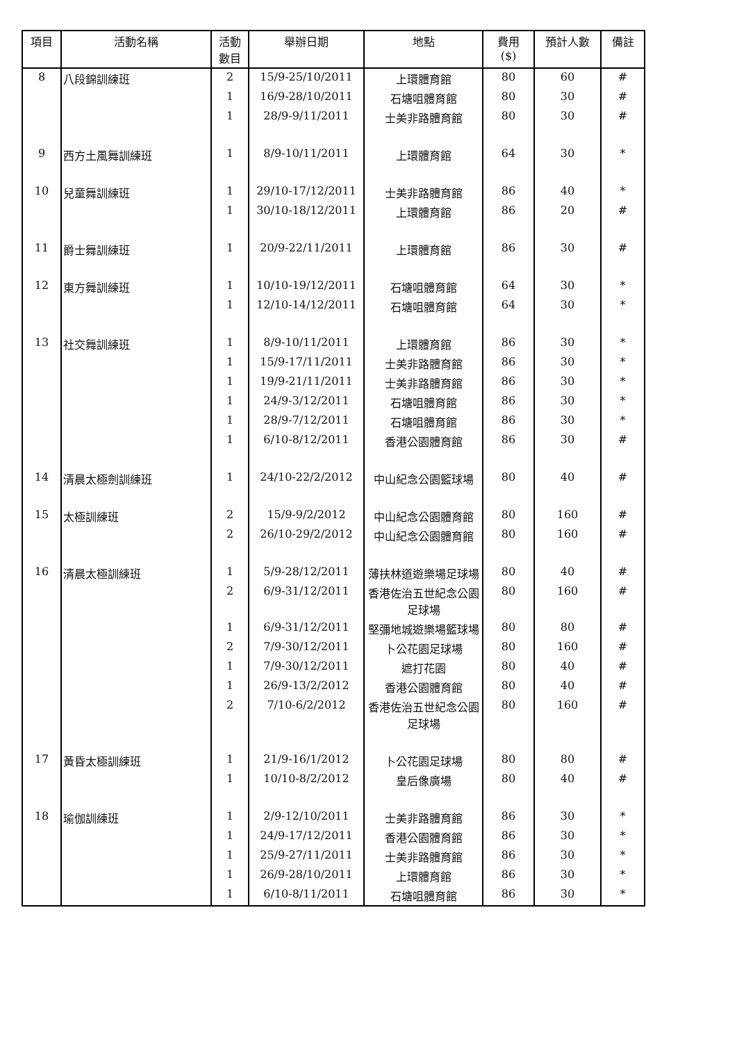| 項目 | 活動名稱 | 活動 數目 | 舉辦日期 | 地點 | 費用 ($) | 預計人數 | 備註 |
| --- | --- | --- | --- | --- | --- | --- | --- |
| 8 | 八段錦訓練班 | 2 | 15/9-25/10/2011 | 上環體育館 | 80 | 60 | # |
| | | 1 | 16/9-28/10/2011 | 石塘咀體育館 | 80 | 30 | # |
| | | 1 | 28/9-9/11/2011 | 士美非路體育館 | 80 | 30 | # |
| 9 | 西方土風舞訓練班 | 1 | 8/9-10/11/2011 | 上環體育館 | 64 | 30 | * |
| 10 | 兒童舞訓練班 | 1 | 29/10-17/12/2011 | 士美非路體育館 | 86 | 40 | * |
| | | 1 | 30/10-18/12/2011 | 上環體育館 | 86 | 20 | # |
| 11 | 爵士舞訓練班 | 1 | 20/9-22/11/2011 | 上環體育館 | 86 | 30 | # |
| 12 | 東方舞訓練班 | 1 | 10/10-19/12/2011 | 石塘咀體育館 | 64 | 30 | * |
| | | 1 | 12/10-14/12/2011 | 石塘咀體育館 | 64 | 30 | * |
| 13 | 社交舞訓練班 | 1 | 8/9-10/11/2011 | 上環體育館 | 86 | 30 | * |
| | | 1 | 15/9-17/11/2011 | 士美非路體育館 | 86 | 30 | * |
| | | 1 | 19/9-21/11/2011 | 士美非路體育館 | 86 | 30 | * |
| | | 1 | 24/9-3/12/2011 | 石塘咀體育館 | 86 | 30 | * |
| | | 1 | 28/9-7/12/2011 | 石塘咀體育館 | 86 | 30 | * |
| | | 1 | 6/10-8/12/2011 | 香港公園體育館 | 86 | 30 | # |
| 14 | 清晨太極劍訓練班 | 1 | 24/10-22/2/2012 | 中山紀念公園籃球場 | 80 | 40 | # |
| 15 | 太極訓練班 | 2 | 15/9-9/2/2012 | 中山紀念公園體育館 | 80 | 160 | # |
| | | 2 | 26/10-29/2/2012 | 中山紀念公園體育館 | 80 | 160 | # |
| 16 | 清晨太極訓練班 | 1 | 5/9-28/12/2011 | 薄扶林道遊樂場足球場 | 80 | 40 | # |
| | | 2 | 6/9-31/12/2011 | 香港佐治五世紀念公園足球場 | 80 | 160 | # |
| | | 1 | 6/9-31/12/2011 | 堅彌地城遊樂場籃球場 | 80 | 80 | # |
| | | 2 | 7/9-30/12/2011 | 卜公花園足球場 | 80 | 160 | # |
| | | 1 | 7/9-30/12/2011 | 遮打花園 | 80 | 40 | # |
| | | 1 | 26/9-13/2/2012 | 香港公園體育館 | 80 | 40 | # |
| | | 2 | 7/10-6/2/2012 | 香港佐治五世紀念公園足球場 | 80 | 160 | # |
| 17 | 黃昏太極訓練班 | 1 | 21/9-16/1/2012 | 卜公花園足球場 | 80 | 80 | # |
| | | 1 | 10/10-8/2/2012 | 皇后像廣場 | 80 | 40 | # |
| 18 | 瑜伽訓練班 | 1 | 2/9-12/10/2011 | 士美非路體育館 | 86 | 30 | * |
| | | 1 | 24/9-17/12/2011 | 香港公園體育館 | 86 | 30 | * |
| | | 1 | 25/9-27/11/2011 | 士美非路體育館 | 86 | 30 | * |
| | | 1 | 26/9-28/10/2011 | 上環體育館 | 86 | 30 | * |
| | | 1 | 6/10-8/11/2011 | 石塘咀體育館 | 86 | 30 | * |